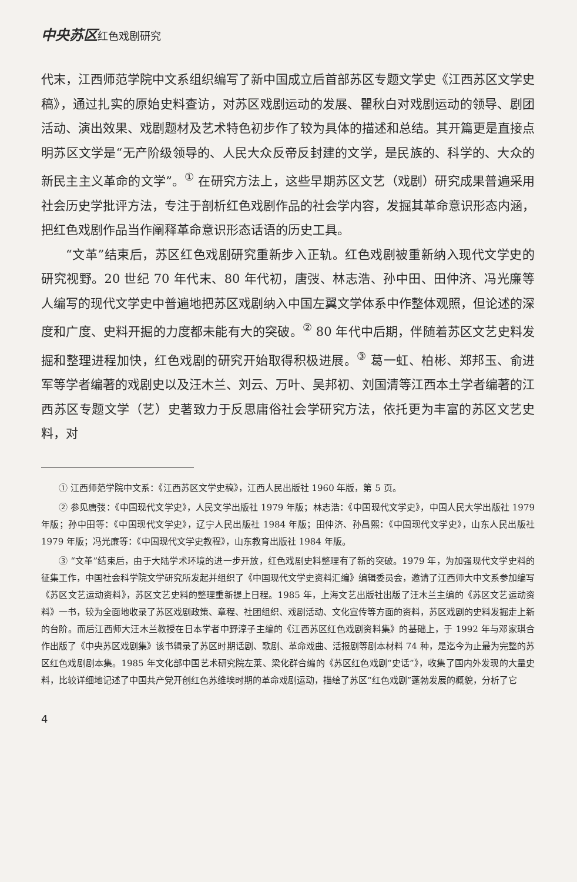中央苏区红色戏剧研究
代末，江西师范学院中文系组织编写了新中国成立后首部苏区专题文学史《江西苏区文学史稿》，通过扎实的原始史料查访，对苏区戏剧运动的发展、瞿秋白对戏剧运动的领导、剧团活动、演出效果、戏剧题材及艺术特色初步作了较为具体的描述和总结。其开篇更是直接点明苏区文学是“无产阶级领导的、人民大众反帝反封建的文学，是民族的、科学的、大众的新民主主义革命的文学”。<sup>①</sup> 在研究方法上，这些早期苏区文艺（戏剧）研究成果普遍采用社会历史学批评方法，专注于剖析红色戏剧作品的社会学内容，发掘其革命意识形态内涵，把红色戏剧作品当作阐释革命意识形态话语的历史工具。
“文革”结束后，苏区红色戏剧研究重新步入正轨。红色戏剧被重新纳入现代文学史的研究视野。20 世纪 70 年代末、80 年代初，唐弢、林志浩、孙中田、田仲济、冯光廉等人编写的现代文学史中普遍地把苏区戏剧纳入中国左翼文学体系中作整体观照，但论述的深度和广度、史料开掘的力度都未能有大的突破。<sup>②</sup> 80 年代中后期，伴随着苏区文艺史料发掘和整理进程加快，红色戏剧的研究开始取得积极进展。<sup>③</sup> 葛一虹、柏彬、郑邦玉、俞进军等学者编著的戏剧史以及汪木兰、刘云、万叶、吴邦初、刘国清等江西本土学者编著的江西苏区专题文学（艺）史著致力于反思庸俗社会学研究方法，依托更为丰富的苏区文艺史料，对
① 江西师范学院中文系：《江西苏区文学史稿》，江西人民出版社 1960 年版，第 5 页。
② 参见唐弢：《中国现代文学史》，人民文学出版社 1979 年版；林志浩：《中国现代文学史》，中国人民大学出版社 1979 年版；孙中田等：《中国现代文学史》，辽宁人民出版社 1984 年版；田仲济、孙昌熙：《中国现代文学史》，山东人民出版社 1979 年版；冯光廉等：《中国现代文学史教程》，山东教育出版社 1984 年版。
③ “文革”结束后，由于大陆学术环境的进一步开放，红色戏剧史料整理有了新的突破。1979 年，为加强现代文学史料的征集工作，中国社会科学院文学研究所发起并组织了《中国现代文学史资料汇编》编辑委员会，邀请了江西师大中文系参加编写《苏区文艺运动资料》，苏区文艺史料的整理重新提上日程。1985 年，上海文艺出版社出版了汪木兰主编的《苏区文艺运动资料》一书，较为全面地收录了苏区戏剧政策、章程、社团组织、戏剧活动、文化宣传等方面的资料，苏区戏剧的史料发掘走上新的台阶。而后江西师大汪木兰教授在日本学者中野淳子主编的《江西苏区红色戏剧资料集》的基础上，于 1992 年与邓家琪合作出版了《中央苏区戏剧集》该书辑录了苏区时期话剧、歌剧、革命戏曲、活报剧等剧本材料 74 种，是迄今为止最为完整的苏区红色戏剧剧本集。1985 年文化部中国艺术研究院左莱、梁化群合编的《苏区红色戏剧“史话”》，收集了国内外发现的大量史料，比较详细地记述了中国共产党开创红色苏维埃时期的革命戏剧运动，描绘了苏区“红色戏剧”蓬勃发展的概貌，分析了它
4